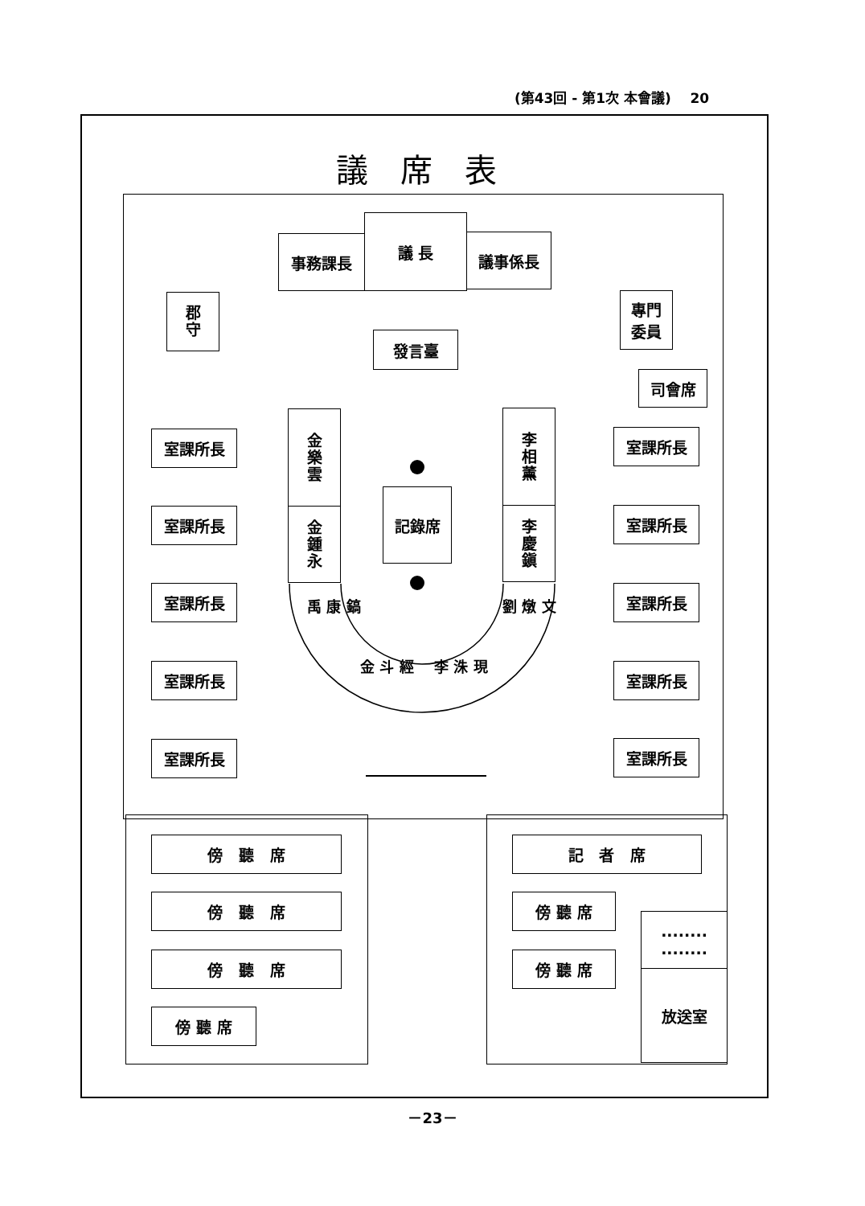(第43回 - 第1次 本會議) 20
議席表
事務課長
議 長
議事係長
郡守
專門
委員
發言臺
司會席
室課所長
室課所長
室課所長
室課所長
室課所長
室課所長
室課所長
室課所長
室課所長
室課所長
金樂雲
金鍾永
李相薰
李慶鎭
記錄席
禹 康 鎬
金 斗 經 李 洙 現
劉 燉 文
傍 聽 席
傍 聽 席
傍 聽 席
傍 聽 席
記 者 席
傍 聽 席
傍 聽 席
........
........
放送室
－23－